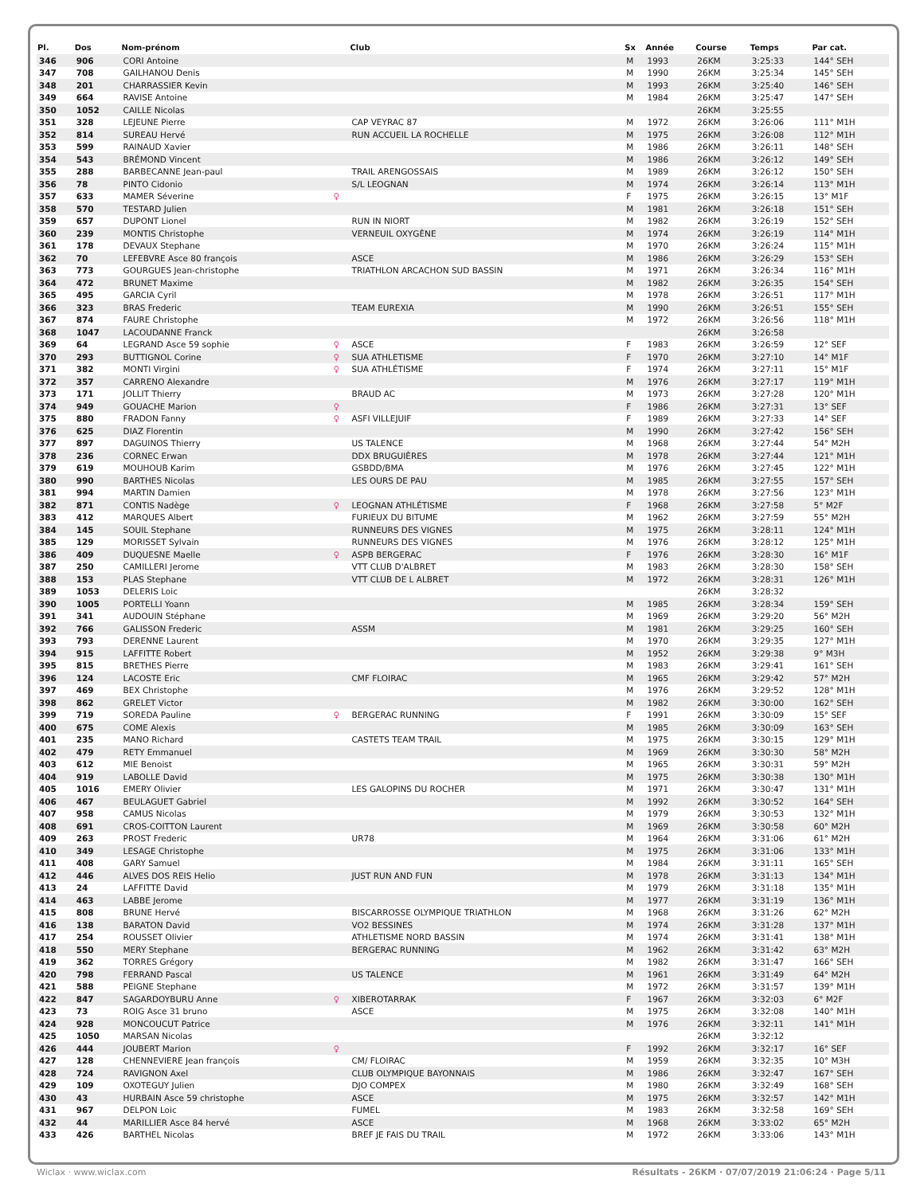| Pl. | Dos | Nom-prénom | | Club | Sx | Année | Course | Temps | Par cat. |
| --- | --- | --- | --- | --- | --- | --- | --- | --- | --- |
| 346 | 906 | CORI Antoine | | | M | 1993 | 26KM | 3:25:33 | 144° SEH |
| 347 | 708 | GAILHANOU Denis | | | M | 1990 | 26KM | 3:25:34 | 145° SEH |
| 348 | 201 | CHARRASSIER Kevin | | | M | 1993 | 26KM | 3:25:40 | 146° SEH |
| 349 | 664 | RAVISE Antoine | | | M | 1984 | 26KM | 3:25:47 | 147° SEH |
| 350 | 1052 | CAILLE Nicolas | | | | | 26KM | 3:25:55 | |
| 351 | 328 | LEJEUNE Pierre | | CAP VEYRAC 87 | M | 1972 | 26KM | 3:26:06 | 111° M1H |
| 352 | 814 | SUREAU Hervé | | RUN ACCUEIL LA ROCHELLE | M | 1975 | 26KM | 3:26:08 | 112° M1H |
| 353 | 599 | RAINAUD Xavier | | | M | 1986 | 26KM | 3:26:11 | 148° SEH |
| 354 | 543 | BRÉMOND Vincent | | | M | 1986 | 26KM | 3:26:12 | 149° SEH |
| 355 | 288 | BARBECANNE Jean-paul | | TRAIL ARENGOSSAIS | M | 1989 | 26KM | 3:26:12 | 150° SEH |
| 356 | 78 | PINTO Cidonio | | S/L LEOGNAN | M | 1974 | 26KM | 3:26:14 | 113° M1H |
| 357 | 633 | MAMER Séverine | ♀ | | F | 1975 | 26KM | 3:26:15 | 13° M1F |
| 358 | 570 | TESTARD Julien | | | M | 1981 | 26KM | 3:26:18 | 151° SEH |
| 359 | 657 | DUPONT Lionel | | RUN IN NIORT | M | 1982 | 26KM | 3:26:19 | 152° SEH |
| 360 | 239 | MONTIS Christophe | | VERNEUIL OXYGÈNE | M | 1974 | 26KM | 3:26:19 | 114° M1H |
| 361 | 178 | DEVAUX Stephane | | | M | 1970 | 26KM | 3:26:24 | 115° M1H |
| 362 | 70 | LEFEBVRE Asce 80 françois | | ASCE | M | 1986 | 26KM | 3:26:29 | 153° SEH |
| 363 | 773 | GOURGUES Jean-christophe | | TRIATHLON ARCACHON SUD BASSIN | M | 1971 | 26KM | 3:26:34 | 116° M1H |
| 364 | 472 | BRUNET Maxime | | | M | 1982 | 26KM | 3:26:35 | 154° SEH |
| 365 | 495 | GARCIA Cyril | | | M | 1978 | 26KM | 3:26:51 | 117° M1H |
| 366 | 323 | BRAS Frederic | | TEAM EUREXIA | M | 1990 | 26KM | 3:26:51 | 155° SEH |
| 367 | 874 | FAURE Christophe | | | M | 1972 | 26KM | 3:26:56 | 118° M1H |
| 368 | 1047 | LACOUDANNE Franck | | | | | 26KM | 3:26:58 | |
| 369 | 64 | LEGRAND Asce 59 sophie | ♀ | ASCE | F | 1983 | 26KM | 3:26:59 | 12° SEF |
| 370 | 293 | BUTTIGNOL Corine | ♀ | SUA ATHLETISME | F | 1970 | 26KM | 3:27:10 | 14° M1F |
| 371 | 382 | MONTI Virgini | ♀ | SUA ATHLÉTISME | F | 1974 | 26KM | 3:27:11 | 15° M1F |
| 372 | 357 | CARRENO Alexandre | | | M | 1976 | 26KM | 3:27:17 | 119° M1H |
| 373 | 171 | JOLLIT Thierry | | BRAUD AC | M | 1973 | 26KM | 3:27:28 | 120° M1H |
| 374 | 949 | GOUACHE Marion | ♀ | | F | 1986 | 26KM | 3:27:31 | 13° SEF |
| 375 | 880 | FRADON Fanny | ♀ | ASFI VILLEJUIF | F | 1989 | 26KM | 3:27:33 | 14° SEF |
| 376 | 625 | DIAZ Florentin | | | M | 1990 | 26KM | 3:27:42 | 156° SEH |
| 377 | 897 | DAGUINOS Thierry | | US TALENCE | M | 1968 | 26KM | 3:27:44 | 54° M2H |
| 378 | 236 | CORNEC Erwan | | DDX BRUGUIÈRES | M | 1978 | 26KM | 3:27:44 | 121° M1H |
| 379 | 619 | MOUHOUB Karim | | GSBDD/BMA | M | 1976 | 26KM | 3:27:45 | 122° M1H |
| 380 | 990 | BARTHES Nicolas | | LES OURS DE PAU | M | 1985 | 26KM | 3:27:55 | 157° SEH |
| 381 | 994 | MARTIN Damien | | | M | 1978 | 26KM | 3:27:56 | 123° M1H |
| 382 | 871 | CONTIS Nadège | ♀ | LEOGNAN ATHLÉTISME | F | 1968 | 26KM | 3:27:58 | 5° M2F |
| 383 | 412 | MARQUES Albert | | FURIEUX DU BITUME | M | 1962 | 26KM | 3:27:59 | 55° M2H |
| 384 | 145 | SOUIL Stephane | | RUNNEURS DES VIGNES | M | 1975 | 26KM | 3:28:11 | 124° M1H |
| 385 | 129 | MORISSET Sylvain | | RUNNEURS DES VIGNES | M | 1976 | 26KM | 3:28:12 | 125° M1H |
| 386 | 409 | DUQUESNE Maelle | ♀ | ASPB BERGERAC | F | 1976 | 26KM | 3:28:30 | 16° M1F |
| 387 | 250 | CAMILLERI Jerome | | VTT CLUB D'ALBRET | M | 1983 | 26KM | 3:28:30 | 158° SEH |
| 388 | 153 | PLAS Stephane | | VTT CLUB DE L ALBRET | M | 1972 | 26KM | 3:28:31 | 126° M1H |
| 389 | 1053 | DELERIS Loic | | | | | 26KM | 3:28:32 | |
| 390 | 1005 | PORTELLI Yoann | | | M | 1985 | 26KM | 3:28:34 | 159° SEH |
| 391 | 341 | AUDOUIN Stéphane | | | M | 1969 | 26KM | 3:29:20 | 56° M2H |
| 392 | 766 | GALISSON Frederic | | ASSM | M | 1981 | 26KM | 3:29:25 | 160° SEH |
| 393 | 793 | DERENNE Laurent | | | M | 1970 | 26KM | 3:29:35 | 127° M1H |
| 394 | 915 | LAFFITTE Robert | | | M | 1952 | 26KM | 3:29:38 | 9° M3H |
| 395 | 815 | BRETHES Pierre | | | M | 1983 | 26KM | 3:29:41 | 161° SEH |
| 396 | 124 | LACOSTE Eric | | CMF FLOIRAC | M | 1965 | 26KM | 3:29:42 | 57° M2H |
| 397 | 469 | BEX Christophe | | | M | 1976 | 26KM | 3:29:52 | 128° M1H |
| 398 | 862 | GRELET Victor | | | M | 1982 | 26KM | 3:30:00 | 162° SEH |
| 399 | 719 | SOREDA Pauline | ♀ | BERGERAC RUNNING | F | 1991 | 26KM | 3:30:09 | 15° SEF |
| 400 | 675 | COME Alexis | | | M | 1985 | 26KM | 3:30:09 | 163° SEH |
| 401 | 235 | MANO Richard | | CASTETS TEAM TRAIL | M | 1975 | 26KM | 3:30:15 | 129° M1H |
| 402 | 479 | RETY Emmanuel | | | M | 1969 | 26KM | 3:30:30 | 58° M2H |
| 403 | 612 | MIE Benoist | | | M | 1965 | 26KM | 3:30:31 | 59° M2H |
| 404 | 919 | LABOLLE David | | | M | 1975 | 26KM | 3:30:38 | 130° M1H |
| 405 | 1016 | EMERY Olivier | | LES GALOPINS DU ROCHER | M | 1971 | 26KM | 3:30:47 | 131° M1H |
| 406 | 467 | BEULAGUET Gabriel | | | M | 1992 | 26KM | 3:30:52 | 164° SEH |
| 407 | 958 | CAMUS Nicolas | | | M | 1979 | 26KM | 3:30:53 | 132° M1H |
| 408 | 691 | CROS-COITTON Laurent | | | M | 1969 | 26KM | 3:30:58 | 60° M2H |
| 409 | 263 | PROST Frederic | | UR78 | M | 1964 | 26KM | 3:31:06 | 61° M2H |
| 410 | 349 | LESAGE Christophe | | | M | 1975 | 26KM | 3:31:06 | 133° M1H |
| 411 | 408 | GARY Samuel | | | M | 1984 | 26KM | 3:31:11 | 165° SEH |
| 412 | 446 | ALVES DOS REIS Helio | | JUST RUN AND FUN | M | 1978 | 26KM | 3:31:13 | 134° M1H |
| 413 | 24 | LAFFITTE David | | | M | 1979 | 26KM | 3:31:18 | 135° M1H |
| 414 | 463 | LABBE Jerome | | | M | 1977 | 26KM | 3:31:19 | 136° M1H |
| 415 | 808 | BRUNE Hervé | | BISCARROSSE OLYMPIQUE TRIATHLON | M | 1968 | 26KM | 3:31:26 | 62° M2H |
| 416 | 138 | BARATON David | | VO2 BESSINES | M | 1974 | 26KM | 3:31:28 | 137° M1H |
| 417 | 254 | ROUSSET Olivier | | ATHLETISME NORD BASSIN | M | 1974 | 26KM | 3:31:41 | 138° M1H |
| 418 | 550 | MERY Stephane | | BERGERAC RUNNING | M | 1962 | 26KM | 3:31:42 | 63° M2H |
| 419 | 362 | TORRES Grégory | | | M | 1982 | 26KM | 3:31:47 | 166° SEH |
| 420 | 798 | FERRAND Pascal | | US TALENCE | M | 1961 | 26KM | 3:31:49 | 64° M2H |
| 421 | 588 | PEIGNE Stephane | | | M | 1972 | 26KM | 3:31:57 | 139° M1H |
| 422 | 847 | SAGARDOYBURU Anne | ♀ | XIBEROTARRAK | F | 1967 | 26KM | 3:32:03 | 6° M2F |
| 423 | 73 | ROIG Asce 31 bruno | | ASCE | M | 1975 | 26KM | 3:32:08 | 140° M1H |
| 424 | 928 | MONCOUCUT Patrice | | | M | 1976 | 26KM | 3:32:11 | 141° M1H |
| 425 | 1050 | MARSAN Nicolas | | | | | 26KM | 3:32:12 | |
| 426 | 444 | JOUBERT Marion | ♀ | | F | 1992 | 26KM | 3:32:17 | 16° SEF |
| 427 | 128 | CHENNEVIERE Jean françois | | CM/ FLOIRAC | M | 1959 | 26KM | 3:32:35 | 10° M3H |
| 428 | 724 | RAVIGNON Axel | | CLUB OLYMPIQUE BAYONNAIS | M | 1986 | 26KM | 3:32:47 | 167° SEH |
| 429 | 109 | OXOTEGUY Julien | | DJO COMPEX | M | 1980 | 26KM | 3:32:49 | 168° SEH |
| 430 | 43 | HURBAIN Asce 59 christophe | | ASCE | M | 1975 | 26KM | 3:32:57 | 142° M1H |
| 431 | 967 | DELPON Loic | | FUMEL | M | 1983 | 26KM | 3:32:58 | 169° SEH |
| 432 | 44 | MARILLIER Asce 84 hervé | | ASCE | M | 1968 | 26KM | 3:33:02 | 65° M2H |
| 433 | 426 | BARTHEL Nicolas | | BREF JE FAIS DU TRAIL | M | 1972 | 26KM | 3:33:06 | 143° M1H |
Wiclax · www.wiclax.com Résultats - 26KM · 07/07/2019 21:06:24 · Page 5/11